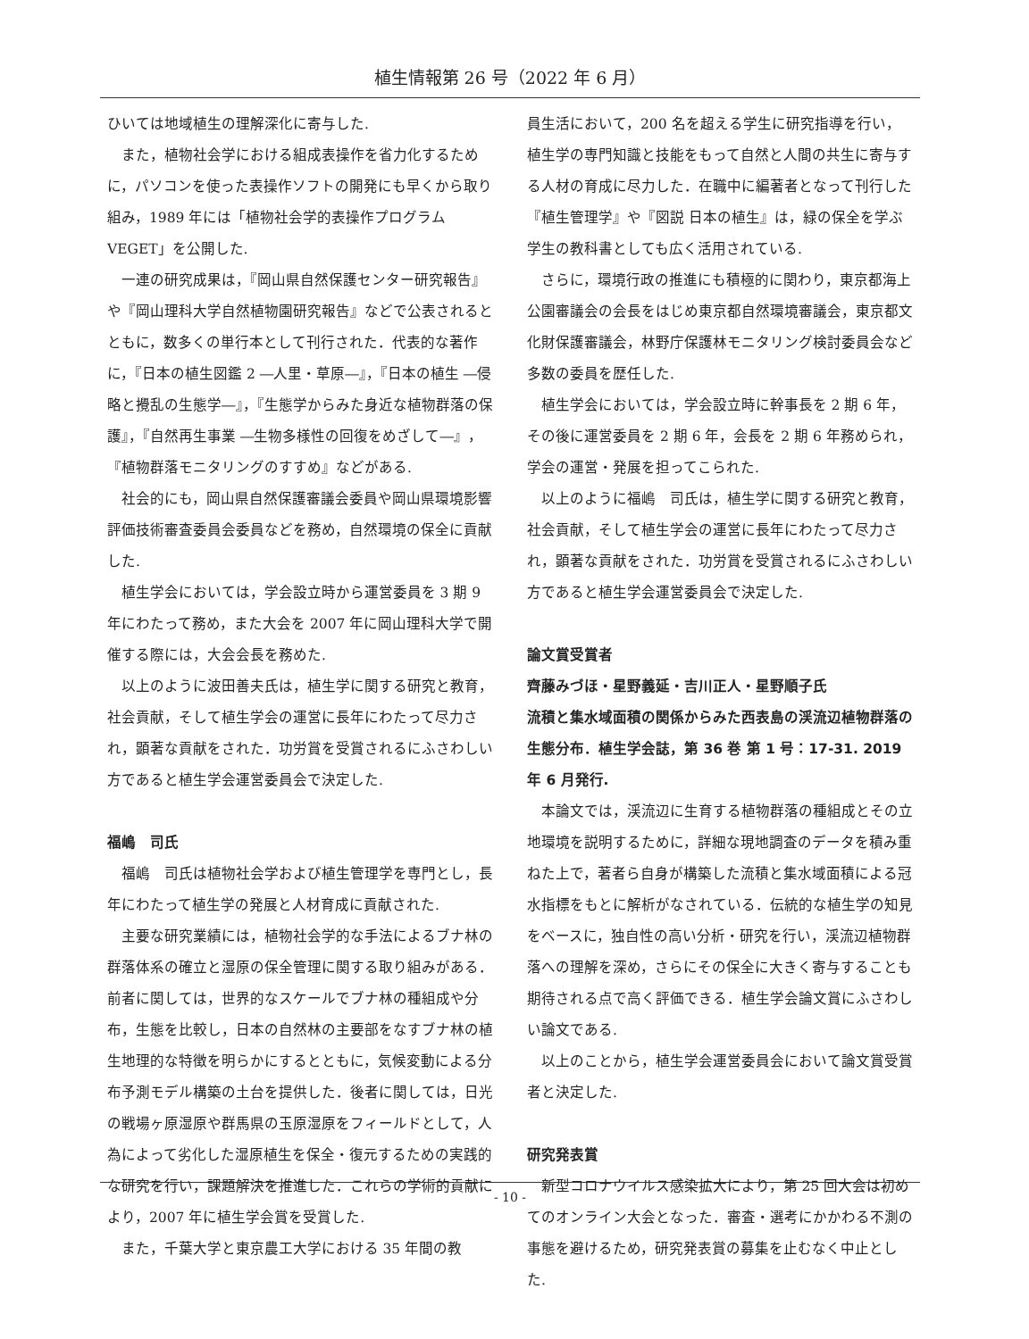植生情報第 26 号（2022 年 6 月）
ひいては地域植生の理解深化に寄与した.
また，植物社会学における組成表操作を省力化するために，パソコンを使った表操作ソフトの開発にも早くから取り組み，1989 年には「植物社会学的表操作プログラム VEGET」を公開した.
一連の研究成果は，『岡山県自然保護センター研究報告』や『岡山理科大学自然植物園研究報告』などで公表されるとともに，数多くの単行本として刊行された．代表的な著作に，『日本の植生図鑑 2 ―人里・草原―』，『日本の植生 ―侵略と攪乱の生態学―』，『生態学からみた身近な植物群落の保護』，『自然再生事業 ―生物多様性の回復をめざして―』，『植物群落モニタリングのすすめ』などがある.
社会的にも，岡山県自然保護審議会委員や岡山県環境影響評価技術審査委員会委員などを務め，自然環境の保全に貢献した.
植生学会においては，学会設立時から運営委員を 3 期 9 年にわたって務め，また大会を 2007 年に岡山理科大学で開催する際には，大会会長を務めた.
以上のように波田善夫氏は，植生学に関する研究と教育，社会貢献，そして植生学会の運営に長年にわたって尽力され，顕著な貢献をされた．功労賞を受賞されるにふさわしい方であると植生学会運営委員会で決定した.
福嶋　司氏
福嶋　司氏は植物社会学および植生管理学を専門とし，長年にわたって植生学の発展と人材育成に貢献された.
主要な研究業績には，植物社会学的な手法によるブナ林の群落体系の確立と湿原の保全管理に関する取り組みがある．前者に関しては，世界的なスケールでブナ林の種組成や分布，生態を比較し，日本の自然林の主要部をなすブナ林の植生地理的な特徴を明らかにするとともに，気候変動による分布予測モデル構築の土台を提供した．後者に関しては，日光の戦場ヶ原湿原や群馬県の玉原湿原をフィールドとして，人為によって劣化した湿原植生を保全・復元するための実践的な研究を行い，課題解決を推進した．これらの学術的貢献により，2007 年に植生学会賞を受賞した.
また，千葉大学と東京農工大学における 35 年間の教
員生活において，200 名を超える学生に研究指導を行い，植生学の専門知識と技能をもって自然と人間の共生に寄与する人材の育成に尽力した．在職中に編著者となって刊行した『植生管理学』や『図説 日本の植生』は，緑の保全を学ぶ学生の教科書としても広く活用されている.
さらに，環境行政の推進にも積極的に関わり，東京都海上公園審議会の会長をはじめ東京都自然環境審議会，東京都文化財保護審議会，林野庁保護林モニタリング検討委員会など多数の委員を歴任した.
植生学会においては，学会設立時に幹事長を 2 期 6 年，その後に運営委員を 2 期 6 年，会長を 2 期 6 年務められ，学会の運営・発展を担ってこられた.
以上のように福嶋　司氏は，植生学に関する研究と教育，社会貢献，そして植生学会の運営に長年にわたって尽力され，顕著な貢献をされた．功労賞を受賞されるにふさわしい方であると植生学会運営委員会で決定した.
論文賞受賞者
齊藤みづほ・星野義延・吉川正人・星野順子氏
流積と集水域面積の関係からみた西表島の渓流辺植物群落の生態分布．植生学会誌，第 36 巻 第 1 号：17-31. 2019 年 6 月発行.
本論文では，渓流辺に生育する植物群落の種組成とその立地環境を説明するために，詳細な現地調査のデータを積み重ねた上で，著者ら自身が構築した流積と集水域面積による冠水指標をもとに解析がなされている．伝統的な植生学の知見をベースに，独自性の高い分析・研究を行い，渓流辺植物群落への理解を深め，さらにその保全に大きく寄与することも期待される点で高く評価できる．植生学会論文賞にふさわしい論文である.
以上のことから，植生学会運営委員会において論文賞受賞者と決定した.
研究発表賞
新型コロナウイルス感染拡大により，第 25 回大会は初めてのオンライン大会となった．審査・選考にかかわる不測の事態を避けるため，研究発表賞の募集を止むなく中止とした.
- 10 -